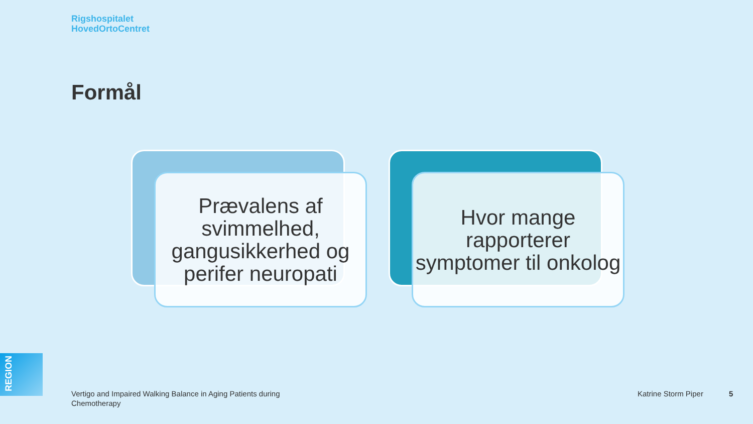Rigshospitalet
HovedOrtoCentret
Formål
Prævalens af svimmelhed, gangusikkerhed og perifer neuropati
Hvor mange rapporterer symptomer til onkolog
REGION
Vertigo and Impaired Walking Balance in Aging Patients during Chemotherapy
Katrine Storm Piper 5